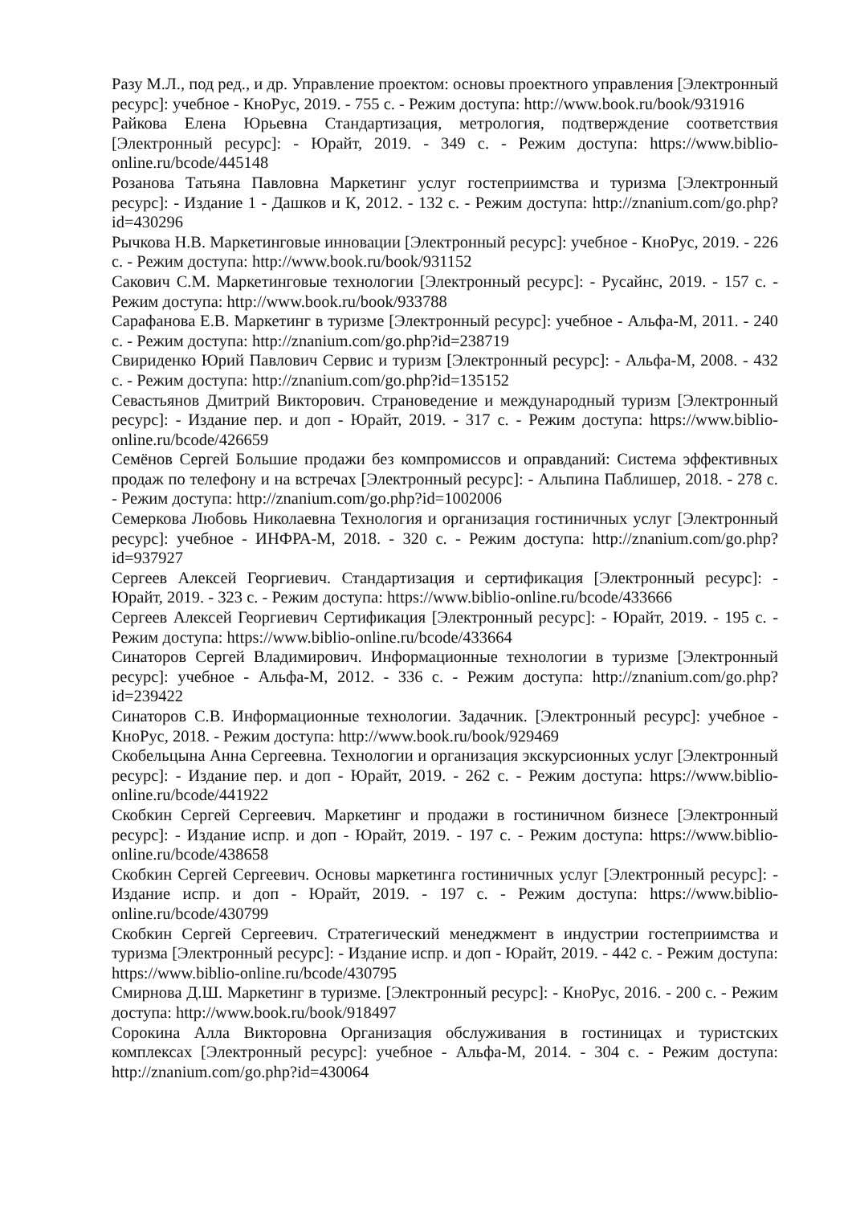Разу М.Л., под ред., и др. Управление проектом: основы проектного управления [Электронный ресурс]: учебное - КноРус, 2019. - 755 с. - Режим доступа: http://www.book.ru/book/931916
Райкова Елена Юрьевна Стандартизация, метрология, подтверждение соответствия [Электронный ресурс]: - Юрайт, 2019. - 349 с. - Режим доступа: https://www.biblio-online.ru/bcode/445148
Розанова Татьяна Павловна Маркетинг услуг гостеприимства и туризма [Электронный ресурс]: - Издание 1 - Дашков и К, 2012. - 132 с. - Режим доступа: http://znanium.com/go.php?id=430296
Рычкова Н.В. Маркетинговые инновации [Электронный ресурс]: учебное - КноРус, 2019. - 226 с. - Режим доступа: http://www.book.ru/book/931152
Сакович С.М. Маркетинговые технологии [Электронный ресурс]: - Русайнс, 2019. - 157 с. - Режим доступа: http://www.book.ru/book/933788
Сарафанова Е.В. Маркетинг в туризме [Электронный ресурс]: учебное - Альфа-М, 2011. - 240 с. - Режим доступа: http://znanium.com/go.php?id=238719
Свириденко Юрий Павлович Сервис и туризм [Электронный ресурс]: - Альфа-М, 2008. - 432 с. - Режим доступа: http://znanium.com/go.php?id=135152
Севастьянов Дмитрий Викторович. Страноведение и международный туризм [Электронный ресурс]: - Издание пер. и доп - Юрайт, 2019. - 317 с. - Режим доступа: https://www.biblio-online.ru/bcode/426659
Семёнов Сергей Большие продажи без компромиссов и оправданий: Система эффективных продаж по телефону и на встречах [Электронный ресурс]: - Альпина Паблишер, 2018. - 278 с. - Режим доступа: http://znanium.com/go.php?id=1002006
Семеркова Любовь Николаевна Технология и организация гостиничных услуг [Электронный ресурс]: учебное - ИНФРА-М, 2018. - 320 с. - Режим доступа: http://znanium.com/go.php?id=937927
Сергеев Алексей Георгиевич. Стандартизация и сертификация [Электронный ресурс]: - Юрайт, 2019. - 323 с. - Режим доступа: https://www.biblio-online.ru/bcode/433666
Сергеев Алексей Георгиевич Сертификация [Электронный ресурс]: - Юрайт, 2019. - 195 с. - Режим доступа: https://www.biblio-online.ru/bcode/433664
Синаторов Сергей Владимирович. Информационные технологии в туризме [Электронный ресурс]: учебное - Альфа-М, 2012. - 336 с. - Режим доступа: http://znanium.com/go.php?id=239422
Синаторов С.В. Информационные технологии. Задачник. [Электронный ресурс]: учебное - КноРус, 2018. - Режим доступа: http://www.book.ru/book/929469
Скобельцына Анна Сергеевна. Технологии и организация экскурсионных услуг [Электронный ресурс]: - Издание пер. и доп - Юрайт, 2019. - 262 с. - Режим доступа: https://www.biblio-online.ru/bcode/441922
Скобкин Сергей Сергеевич. Маркетинг и продажи в гостиничном бизнесе [Электронный ресурс]: - Издание испр. и доп - Юрайт, 2019. - 197 с. - Режим доступа: https://www.biblio-online.ru/bcode/438658
Скобкин Сергей Сергеевич. Основы маркетинга гостиничных услуг [Электронный ресурс]: - Издание испр. и доп - Юрайт, 2019. - 197 с. - Режим доступа: https://www.biblio-online.ru/bcode/430799
Скобкин Сергей Сергеевич. Стратегический менеджмент в индустрии гостеприимства и туризма [Электронный ресурс]: - Издание испр. и доп - Юрайт, 2019. - 442 с. - Режим доступа: https://www.biblio-online.ru/bcode/430795
Смирнова Д.Ш. Маркетинг в туризме. [Электронный ресурс]: - КноРус, 2016. - 200 с. - Режим доступа: http://www.book.ru/book/918497
Сорокина Алла Викторовна Организация обслуживания в гостиницах и туристских комплексах [Электронный ресурс]: учебное - Альфа-М, 2014. - 304 с. - Режим доступа: http://znanium.com/go.php?id=430064